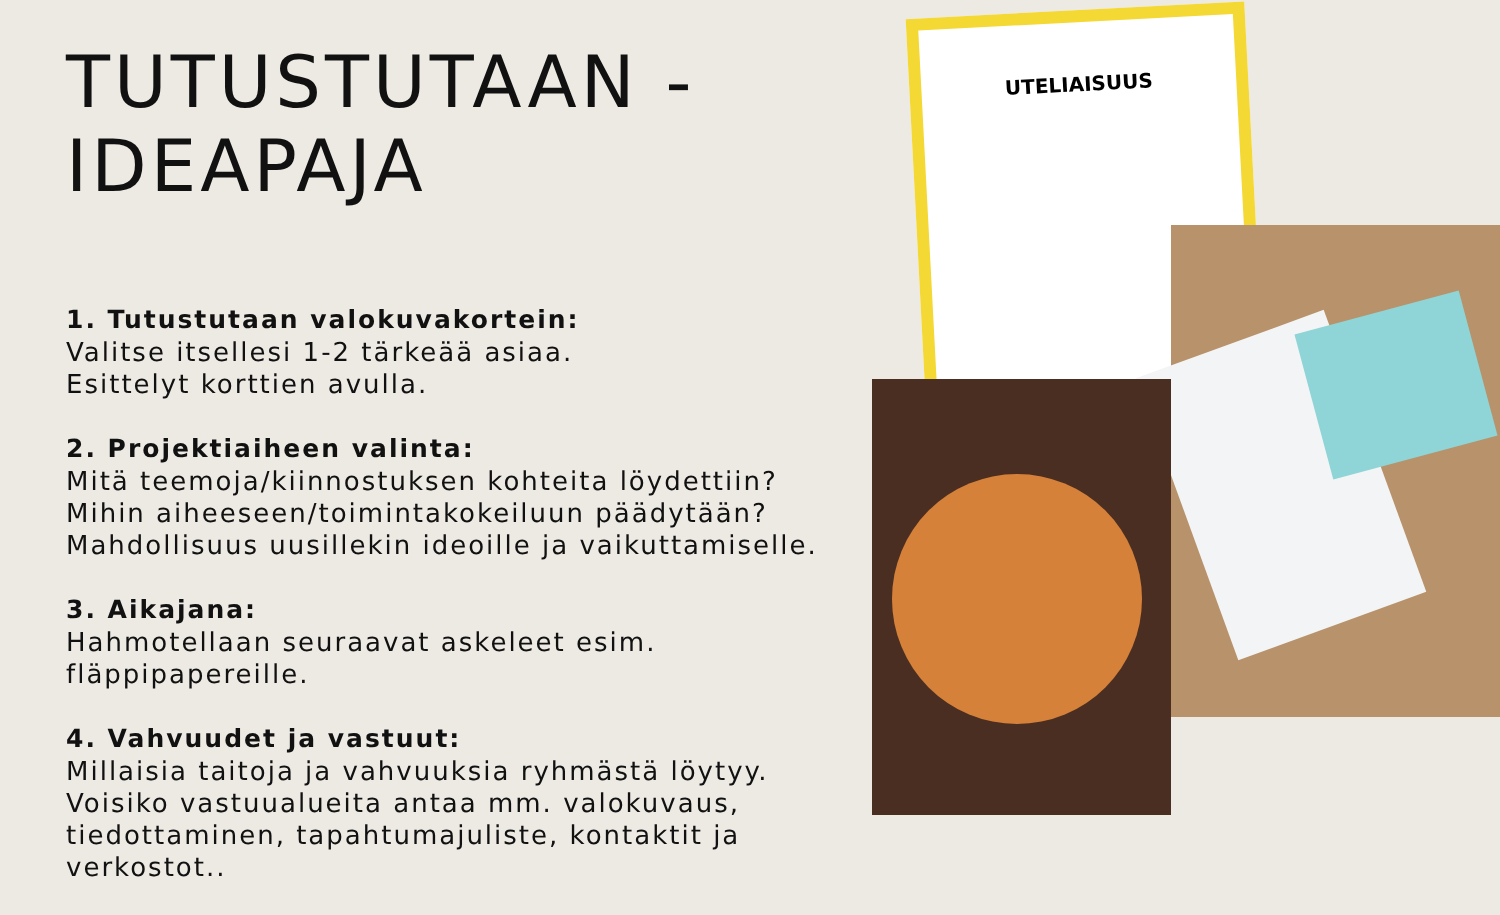TUTUSTUTAAN -IDEAPAJA
1. Tutustutaan valokuvakortein:
Valitse itsellesi 1-2 tärkeää asiaa.
Esittelyt korttien avulla.
2. Projektiaiheen valinta:
Mitä teemoja/kiinnostuksen kohteita löydettiin?
Mihin aiheeseen/toimintakokeiluun päädytään?
Mahdollisuus uusillekin ideoille ja vaikuttamiselle.
3. Aikajana:
Hahmotellaan seuraavat askeleet esim.
fläppipapereille.
4. Vahvuudet ja vastuut:
Millaisia taitoja ja vahvuuksia ryhmästä löytyy.
Voisiko vastuualueita antaa mm. valokuvaus,
tiedottaminen, tapahtumajuliste, kontaktit ja
verkostot..
UTELIAISUUS